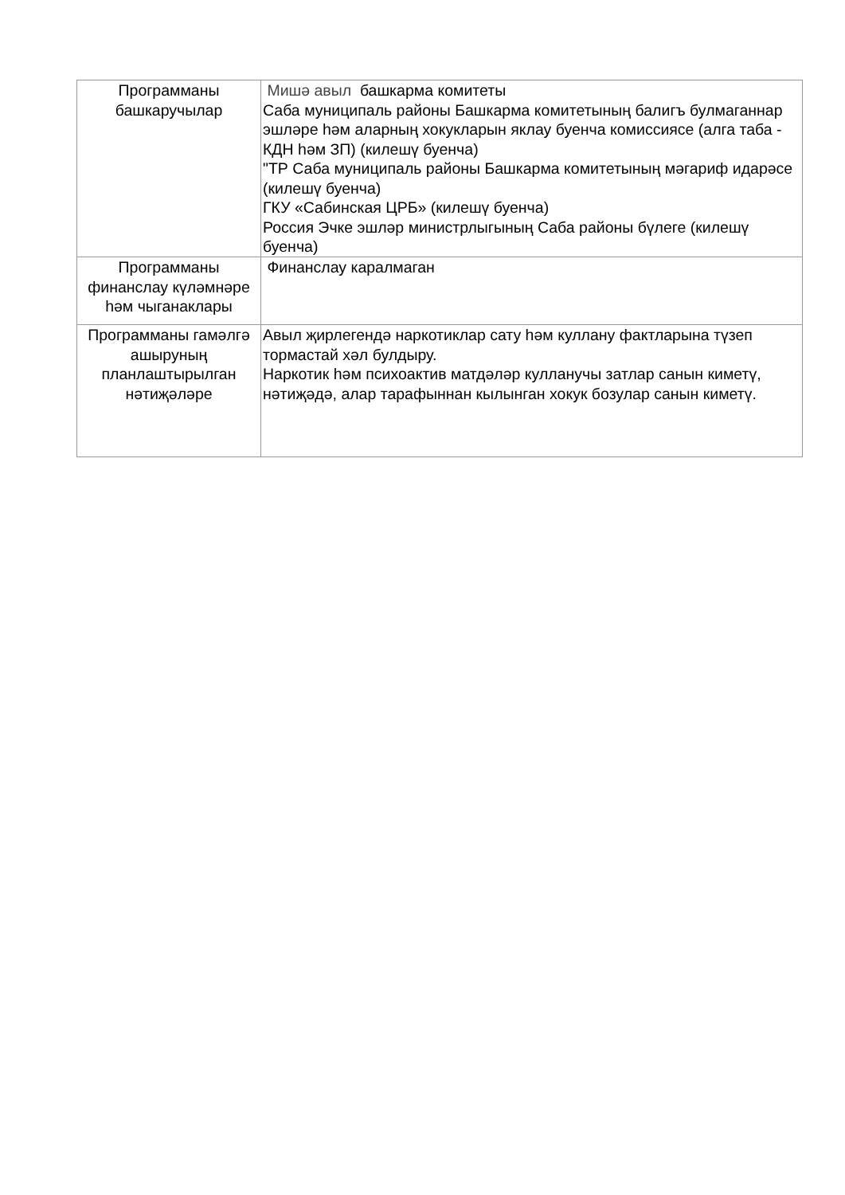| Программаны башкаручылар | Мишә авыл башкарма комитеты Саба муниципаль районы Башкарма комитетының балигъ булмаганнар эшләре һәм аларның хокукларын яклау буенча комиссиясе (алга таба - КДН һәм ЗП) (килешү буенча) "ТР Саба муниципаль районы Башкарма комитетының мәгариф идарәсе (килешү буенча) ГКУ «Сабинская ЦРБ» (килешү буенча) Россия Эчке эшләр министрлыгының Саба районы бүлеге (килешү буенча) |
| Программаны финанслау күләмнәре һәм чыганаклары | Финанслау каралмаган |
| Программаны гамәлгә ашыруның планлаштырылган нәтиҗәләре | Авыл җирлегендә наркотиклар сату һәм куллану фактларына түзеп тормастай хәл булдыру. Наркотик һәм психоактив матдәләр кулланучы затлар санын киметү, нәтиҗәдә, алар тарафыннан кылынган хокук бозулар санын киметү. |